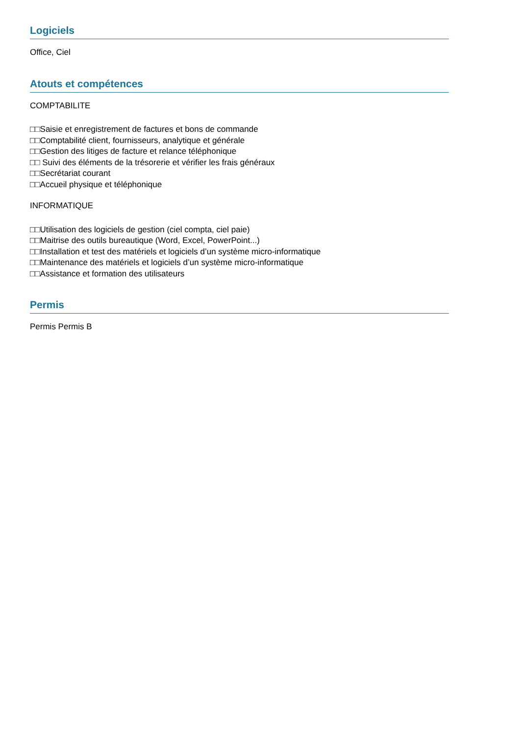Logiciels
Office, Ciel
Atouts et compétences
COMPTABILITE
□□Saisie et enregistrement de factures et bons de commande
□□Comptabilité client, fournisseurs, analytique et générale
□□Gestion des litiges de facture et relance téléphonique
□□ Suivi des éléments de la trésorerie et vérifier les frais généraux
□□Secrétariat courant
□□Accueil physique et téléphonique
INFORMATIQUE
□□Utilisation des logiciels de gestion (ciel compta, ciel paie)
□□Maitrise des outils bureautique (Word, Excel, PowerPoint...)
□□Installation et test des matériels et logiciels d’un système micro-informatique
□□Maintenance des matériels et logiciels d’un système micro-informatique
□□Assistance et formation des utilisateurs
Permis
Permis Permis B